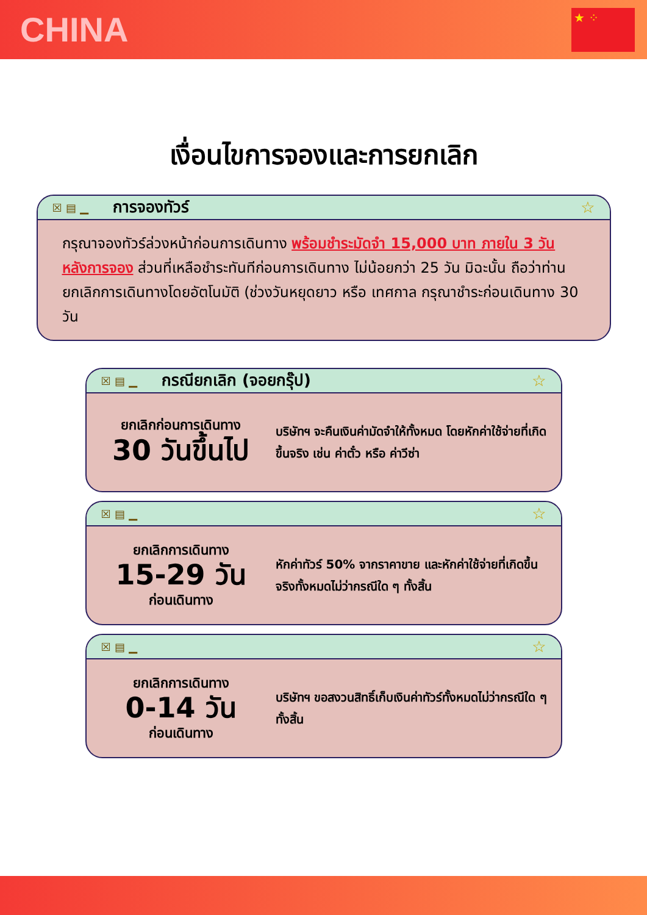CHINA
★ ⁘
เงื่อนไขการจองและการยกเลิก
☒ ▤ ▁ การจองทัวร์ ☆
กรุณาจองทัวร์ล่วงหน้าก่อนการเดินทาง พร้อมชำระมัดจำ 15,000 บาท ภายใน 3 วัน หลังการจอง ส่วนที่เหลือชำระทันทีก่อนการเดินทาง ไม่น้อยกว่า 25 วัน มิฉะนั้น ถือว่าท่านยกเลิกการเดินทางโดยอัตโนมัติ (ช่วงวันหยุดยาว หรือ เทศกาล กรุณาชำระก่อนเดินทาง 30 วัน
☒ ▤ ▁ กรณียกเลิก (จอยกรุ๊ป) ☆
ยกเลิกก่อนการเดินทาง
30 วันขึ้นไป
บริษัทฯ จะคืนเงินค่ามัดจำให้ทั้งหมด โดยหักค่าใช้จ่ายที่เกิดขึ้นจริง เช่น ค่าตั๋ว หรือ ค่าวีซ่า
☒ ▤ ▁ ☆
ยกเลิกการเดินทาง
15-29 วัน
ก่อนเดินทาง
หักค่าทัวร์ 50% จากราคาขาย และหักค่าใช้จ่ายที่เกิดขึ้นจริงทั้งหมดไม่ว่ากรณีใด ๆ ทั้งสิ้น
☒ ▤ ▁ ☆
ยกเลิกการเดินทาง
0-14 วัน
ก่อนเดินทาง
บริษัทฯ ขอสงวนสิทธิ์เก็บเงินค่าทัวร์ทั้งหมดไม่ว่ากรณีใด ๆ ทั้งสิ้น